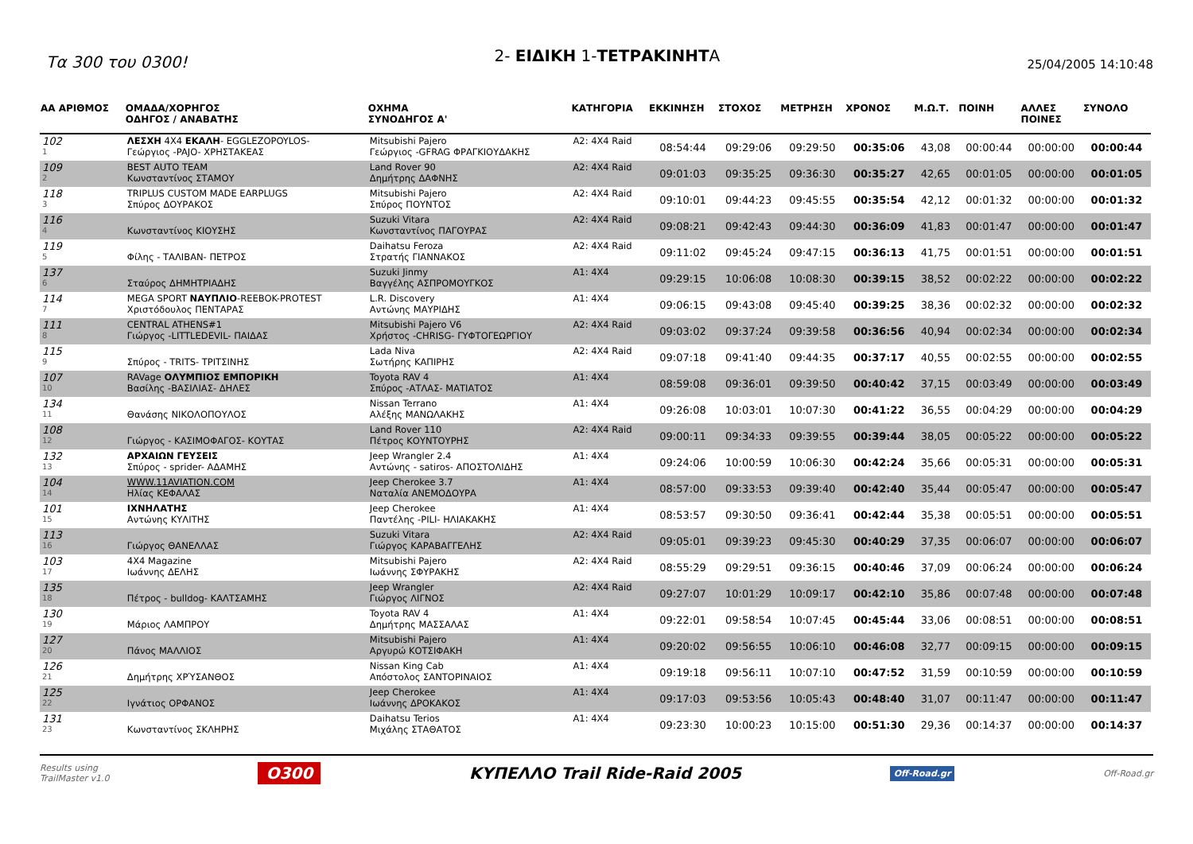Τα 300 του 0300!
2- ΕΙΔΙΚΗ 1-ΤΕΤΡΑΚΙΝΗΤΑ
25/04/2005 14:10:48
| ΑΑ ΑΡΙΘΜΟΣ | ΟΜΑΔΑ/ΧΟΡΗΓΟΣ ΟΔΗΓΟΣ / ΑΝΑΒΑΤΗΣ | ΟΧΗΜΑ ΣΥΝΟΔΗΓΟΣ Α' | ΚΑΤΗΓΟΡΙΑ | ΕΚΚΙΝΗΣΗ | ΣΤΟΧΟΣ | ΜΕΤΡΗΣΗ | ΧΡΟΝΟΣ | Μ.Ω.Τ. | ΠΟΙΝΗ | ΑΛΛΕΣ ΠΟΙΝΕΣ | ΣΥΝΟΛΟ |
| --- | --- | --- | --- | --- | --- | --- | --- | --- | --- | --- | --- |
| 102 1 | ΛΕΣΧΗ 4Χ4 ΕΚΑΛΗ - EGGLEZOPOYLOS- Γεώργιος -PAJO- ΧΡΗΣΤΑΚΕΑΣ | Mitsubishi Pajero Γεώργιος -GFRAG ΦΡΑΓΚΙΟΥΔΑΚΗΣ | A2: 4X4 Raid | 08:54:44 | 09:29:06 | 09:29:50 | 00:35:06 | 43,08 | 00:00:44 | 00:00:00 | 00:00:44 |
| 109 2 | BEST AUTO TEAM Κωνσταντίνος ΣΤΑΜΟΥ | Land Rover 90 Δημήτρης ΔΑΦΝΗΣ | A2: 4X4 Raid | 09:01:03 | 09:35:25 | 09:36:30 | 00:35:27 | 42,65 | 00:01:05 | 00:00:00 | 00:01:05 |
| 118 3 | TRIPLUS CUSTOM MADE EARPLUGS Σπύρος ΔΟΥΡΑΚΟΣ | Mitsubishi Pajero Σπύρος ΠΟΥΝΤΟΣ | A2: 4X4 Raid | 09:10:01 | 09:44:23 | 09:45:55 | 00:35:54 | 42,12 | 00:01:32 | 00:00:00 | 00:01:32 |
| 116 4 | Κωνσταντίνος ΚΙΟΥΣΗΣ | Suzuki Vitara Κωνσταντίνος ΠΑΓΟΥΡΑΣ | A2: 4X4 Raid | 09:08:21 | 09:42:43 | 09:44:30 | 00:36:09 | 41,83 | 00:01:47 | 00:00:00 | 00:01:47 |
| 119 5 | Φίλης - ΤΑΛΙΒΑΝ- ΠΕΤΡΟΣ | Daihatsu Feroza Στρατής ΓΙΑΝΝΑΚΟΣ | A2: 4X4 Raid | 09:11:02 | 09:45:24 | 09:47:15 | 00:36:13 | 41,75 | 00:01:51 | 00:00:00 | 00:01:51 |
| 137 6 | Σταύρος ΔΗΜΗΤΡΙΑΔΗΣ | Suzuki Jinmy Βαγγέλης ΑΣΠΡΟΜΟΥΓΚΟΣ | A1: 4X4 | 09:29:15 | 10:06:08 | 10:08:30 | 00:39:15 | 38,52 | 00:02:22 | 00:00:00 | 00:02:22 |
| 114 7 | MEGA SPORT ΝΑΥΠΛΙΟ -REEBOK-PROTEST Χριστόδουλος ΠΕΝΤΑΡΑΣ | L.R. Discovery Αντώνης ΜΑΥΡΙΔΗΣ | A1: 4X4 | 09:06:15 | 09:43:08 | 09:45:40 | 00:39:25 | 38,36 | 00:02:32 | 00:00:00 | 00:02:32 |
| 111 8 | CENTRAL ATHENS#1 Γιώργος -LITTLEDEVIL- ΠΑΙΔΑΣ | Mitsubishi Pajero V6 Χρήστος -CHRISG- ΓΥΦΤΟΓΕΩΡΓΙΟΥ | A2: 4X4 Raid | 09:03:02 | 09:37:24 | 09:39:58 | 00:36:56 | 40,94 | 00:02:34 | 00:00:00 | 00:02:34 |
| 115 9 | Σπύρος - TRITS- ΤΡΙΤΣΙΝΗΣ | Lada Niva Σωτήρης ΚΑΠΙΡΗΣ | A2: 4X4 Raid | 09:07:18 | 09:41:40 | 09:44:35 | 00:37:17 | 40,55 | 00:02:55 | 00:00:00 | 00:02:55 |
| 107 10 | RAVage ΟΛΥΜΠΙΟΣ ΕΜΠΟΡΙΚΗ Βασίλης -ΒΑΣΙΛΙΑΣ- ΔΗΛΕΣ | Toyota RAV 4 Σπύρος -ΑΤΛΑΣ- ΜΑΤΙΑΤΟΣ | A1: 4X4 | 08:59:08 | 09:36:01 | 09:39:50 | 00:40:42 | 37,15 | 00:03:49 | 00:00:00 | 00:03:49 |
| 134 11 | Θανάσης ΝΙΚΟΛΟΠΟΥΛΟΣ | Nissan Terrano Αλέξης ΜΑΝΩΛΑΚΗΣ | A1: 4X4 | 09:26:08 | 10:03:01 | 10:07:30 | 00:41:22 | 36,55 | 00:04:29 | 00:00:00 | 00:04:29 |
| 108 12 | Γιώργος - ΚΑΣΙΜΟΦΑΓΟΣ- ΚΟΥΤΑΣ | Land Rover 110 Πέτρος ΚΟΥΝΤΟΥΡΗΣ | A2: 4X4 Raid | 09:00:11 | 09:34:33 | 09:39:55 | 00:39:44 | 38,05 | 00:05:22 | 00:00:00 | 00:05:22 |
| 132 13 | ΑΡΧΑΙΩΝ ΓΕΥΣΕΙΣ Σπύρος - sprider- ΑΔΑΜΗΣ | Jeep Wrangler 2.4 Αντώνης - satiros- ΑΠΟΣΤΟΛΙΔΗΣ | A1: 4X4 | 09:24:06 | 10:00:59 | 10:06:30 | 00:42:24 | 35,66 | 00:05:31 | 00:00:00 | 00:05:31 |
| 104 14 | WWW.11AVIATION.COM Ηλίας ΚΕΦΑΛΑΣ | Jeep Cherokee 3.7 Ναταλία ΑΝΕΜΟΔΟΥΡΑ | A1: 4X4 | 08:57:00 | 09:33:53 | 09:39:40 | 00:42:40 | 35,44 | 00:05:47 | 00:00:00 | 00:05:47 |
| 101 15 | ΙΧΝΗΛΑΤΗΣ Αντώνης ΚΥΛΙΤΗΣ | Jeep Cherokee Παντέλης -PILI- ΗΛΙΑΚΑΚΗΣ | A1: 4X4 | 08:53:57 | 09:30:50 | 09:36:41 | 00:42:44 | 35,38 | 00:05:51 | 00:00:00 | 00:05:51 |
| 113 16 | Γιώργος ΘΑΝΕΛΛΑΣ | Suzuki Vitara Γιώργος ΚΑΡΑΒΑΓΓΕΛΗΣ | A2: 4X4 Raid | 09:05:01 | 09:39:23 | 09:45:30 | 00:40:29 | 37,35 | 00:06:07 | 00:00:00 | 00:06:07 |
| 103 17 | 4X4 Magazine Ιωάννης ΔΕΛΗΣ | Mitsubishi Pajero Ιωάννης ΣΦΥΡΑΚΗΣ | A2: 4X4 Raid | 08:55:29 | 09:29:51 | 09:36:15 | 00:40:46 | 37,09 | 00:06:24 | 00:00:00 | 00:06:24 |
| 135 18 | Πέτρος - bulldog- ΚΑΛΤΣΑΜΗΣ | Jeep Wrangler Γιώργος ΛΙΓΝΟΣ | A2: 4X4 Raid | 09:27:07 | 10:01:29 | 10:09:17 | 00:42:10 | 35,86 | 00:07:48 | 00:00:00 | 00:07:48 |
| 130 19 | Μάριος ΛΑΜΠΡΟΥ | Toyota RAV 4 Δημήτρης ΜΑΣΣΑΛΑΣ | A1: 4X4 | 09:22:01 | 09:58:54 | 10:07:45 | 00:45:44 | 33,06 | 00:08:51 | 00:00:00 | 00:08:51 |
| 127 20 | Πάνος ΜΑΛΛΙΟΣ | Mitsubishi Pajero Αργυρώ ΚΟΤΣΙΦΑΚΗ | A1: 4X4 | 09:20:02 | 09:56:55 | 10:06:10 | 00:46:08 | 32,77 | 00:09:15 | 00:00:00 | 00:09:15 |
| 126 21 | Δημήτρης ΧΡΎΣΑΝΘΟΣ | Nissan King Cab Απόστολος ΣΑΝΤΟΡΙΝΑΙΟΣ | A1: 4X4 | 09:19:18 | 09:56:11 | 10:07:10 | 00:47:52 | 31,59 | 00:10:59 | 00:00:00 | 00:10:59 |
| 125 22 | Ιγνάτιος ΟΡΦΑΝΟΣ | Jeep Cherokee Ιωάννης ΔΡΟΚΑΚΟΣ | A1: 4X4 | 09:17:03 | 09:53:56 | 10:05:43 | 00:48:40 | 31,07 | 00:11:47 | 00:00:00 | 00:11:47 |
| 131 23 | Κωνσταντίνος ΣΚΛΗΡΗΣ | Daihatsu Terios Μιχάλης ΣΤΑΘΑΤΟΣ | A1: 4X4 | 09:23:30 | 10:00:23 | 10:15:00 | 00:51:30 | 29,36 | 00:14:37 | 00:00:00 | 00:14:37 |
Results using
TrailMaster v1.0
O300 ΚΥΠΕΛΛΟ Trail Ride-Raid 2005
Off-Road.gr
Off-Road.gr